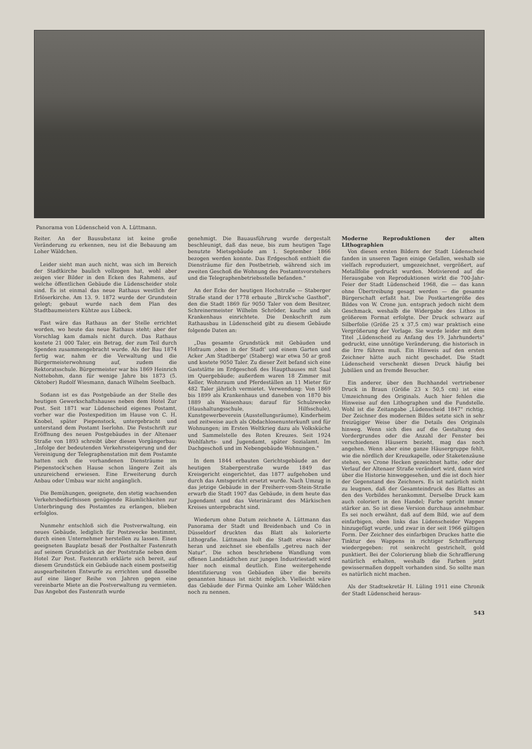Panorama von Lüdenscheid von A. Lüttmann.
Reiter. An der Bausubstanz ist keine große Veränderung zu erkennen, neu ist die Bebauung am Loher Wäldchen.
Leider sieht man auch nicht, was sich im Bereich der Stadtkirche baulich vollzogen hat, wohl aber zeigen vier Bilder in den Ecken des Rahmens, auf welche öffentlichen Gebäude die Lüdenscheider stolz sind. Es ist einmal das neue Rathaus westlich der Erlöserkirche. Am 13. 9. 1872 wurde der Grundstein gelegt; gebaut wurde nach dem Plan des Stadtbaumeisters Kühtze aus Lübeck.
Fast wäre das Rathaus an der Stelle errichtet worden, wo heute das neue Rathaus steht; aber der Vorschlag kam damals nicht durch. Das Rathaus kostete 21 000 Taler, ein Betrag, der zum Teil durch Spenden zusammengebracht wurde. Als der Bau 1874 fertig war, nahm er die Verwaltung und die Bürgermeisterwohnung auf, zudem die Rektoratsschule. Bürgermeister war bis 1869 Heinrich Nottebohm, dann für wenige Jahre bis 1873 (5. Oktober) Rudolf Wiesmann, danach Wilhelm Seelbach.
Sodann ist es das Postgebäude an der Stelle des heutigen Gewerkschaftshauses neben dem Hotel Zur Post. Seit 1871 war Lüdenscheid eigenes Postamt, vorher war die Postexpedition im Hause von C. H. Knobel, später Piepenstock, untergebracht und unterstand dem Postamt Iserlohn. Die Festschrift zur Eröffnung des neuen Postgebäudes in der Altenaer Straße von 1893 schreibt über diesen Vorgängerbau: „Infolge der bedeutenden Verkehrssteigerung und der Vereinigung der Telegraphenstation mit dem Postamte hatten sich die vorhandenen Diensträume im Piepenstock'schen Hause schon längere Zeit als unzureichend erwiesen. Eine Erweiterung durch Anbau oder Umbau war nicht angänglich.
Die Bemühungen, geeignete, den stetig wachsenden Verkehrsbedürfnissen genügende Räumlichkeiten zur Unterbringung des Postamtes zu erlangen, blieben erfolglos.
Nunmehr entschloß sich die Postverwaltung, ein neues Gebäude, lediglich für Postzwecke bestimmt, durch einen Unternehmer herstellen zu lassen. Einen geeigneten Bauplatz besaß der Posthalter Fastenrath auf seinem Grundstück an der Poststraße neben dem Hotel Zur Post. Fastenrath erklärte sich bereit, auf diesem Grundstück ein Gebäude nach einem postseitig ausgearbeiteten Entwurfe zu errichten und dasselbe auf eine länger Reihe von Jahren gegen eine vereinbarte Miete an die Postverwaltung zu vermieten. Das Angebot des Fastenrath wurde
genehmigt. Die Bauausführung wurde dergestalt beschleunigt, daß das neue, bis zum heutigen Tage benutzte Mietsgebäude am 1. September 1866 bezogen werden konnte. Das Erdgeschoß enthielt die Diensträume für den Postbetrieb, während sich im zweiten Geschoß die Wohnung des Postamtsvorstehers und die Telegraphenbetriebsstelle befanden."
An der Ecke der heutigen Hochstraße — Staberger Straße stand der 1778 erbaute „Birck'sche Gasthof", den die Stadt 1869 für 9050 Taler von dem Besitzer, Schreinermeister Wilhelm Schröder, kaufte und als Krankenhaus einrichtete. Die Denkschrift zum Rathausbau in Lüdenscheid gibt zu diesem Gebäude folgende Daten an:
„Das gesamte Grundstück mit Gebäuden und Hofraum ‚oben in der Stadt' und einem Garten und Acker ‚Am Stadtberge' (Staberg) war etwa 50 ar groß und kostete 9050 Taler. Zu dieser Zeit befand sich eine Gaststätte im Erdgeschoß des Haupthauses mit Saal im Quergebäude; außerdem waren 18 Zimmer mit Keller, Wohnraum und Pferdeställen an 11 Mieter für 482 Taler jährlich vermietet. Verwendung: Von 1869 bis 1899 als Krankenhaus und daneben von 1870 bis 1889 als Waisenhaus; darauf für Schulzwecke (Haushaltungsschule, Hilfsschule), Kunstgewerbeverein (Ausstellungsräume), Kinderheim und zeitweise auch als Obdachlosenunterkunft und für Wohnungen; im Ersten Weltkrieg dazu als Volksküche und Sammelstelle des Roten Kreuzes. Seit 1924 Wohlfahrts- und Jugendamt, später Sozialamt. Im Dachgeschoß und im Nebengebäude Wohnungen."
In dem 1844 erbauten Gerichtsgebäude an der heutigen Stabergerstraße wurde 1849 das Kreisgericht eingerichtet, das 1877 aufgehoben und durch das Amtsgericht ersetzt wurde. Nach Umzug in das jetzige Gebäude in der Freiherr-vom-Stein-Straße erwarb die Stadt 1907 das Gebäude, in dem heute das Jugendamt und das Veterinäramt des Märkischen Kreises untergebracht sind.
Wiederum ohne Datum zeichnete A. Lüttmann das Panorama der Stadt und Breidenbach und Co in Düsseldorf druckten das Blatt als kolorierte Lithografie. Lüttmann holt die Stadt etwas näher heran und zeichnet sie ebenfalls „getreu nach der Natur". Die schon beschriebene Wandlung vom offenen Landstädtchen zur jungen Industriestadt wird hier noch einmal deutlich. Eine weitergehende Identifizierung von Gebäuden über die bereits genannten hinaus ist nicht möglich. Vielleicht wäre das Gebäude der Firma Quinke am Loher Wäldchen noch zu nennen.
Moderne Reproduktionen der alten Lithographien
Von diesen ersten Bildern der Stadt Lüdenscheid fanden in unseren Tagen einige Gefallen, weshalb sie vielfach reproduziert, umgezeichnet, vergrößert, auf Metallfolie gedruckt wurden. Motivierend auf die Herausgabe von Reproduktionen wirkt die 700-Jahr-Feier der Stadt Lüdenscheid 1968, die — das kann ohne Übertreibung gesagt werden — die gesamte Bürgerschaft erfaßt hat. Die Postkartengröße des Bildes von W. Crone jun. entsprach jedoch nicht dem Geschmack, weshalb die Widergabe des Lithos in größerem Format erfolgte. Der Druck schwarz auf Silberfolie (Größe 25 x 37,5 cm) war praktisch eine Vergrößerung der Vorlage. Sie wurde leider mit dem Titel „Lüdenscheid zu Anfang des 19. Jahrhunderts" gedruckt, eine unnötige Veränderung, die historisch in die Irre führen muß. Ein Hinweis auf den ersten Zeichner hätte auch nicht geschadet. Die Stadt Lüdenscheid verschenkt diesen Druck häufig bei Jubiläen und an fremde Besucher.
Ein anderer, über den Buchhandel vertriebener Druck in Braun (Größe 23 x 50,5 cm) ist eine Umzeichnung des Originals. Auch hier fehlen die Hinweise auf den Lithographen und die Fundstelle. Wohl ist die Zeitangabe „Lüdenscheid 1847" richtig. Der Zeichner des modernen Bildes setzte sich in sehr freizügiger Weise über die Details des Originals hinweg. Wenn sich dies auf die Gestaltung des Vordergrundes oder die Anzahl der Fenster bei verschiedenen Häusern bezieht, mag das noch angehen. Wenn aber eine ganze Häusergruppe fehlt, wie die nördlich der Kreuzkapelle, oder Staketenzäune stehen, wo Crone Hecken gezeichnet hatte, oder der Verlauf der Altenaer Straße verändert wird, dann wird über die Historie hinweggesehen, und die ist doch hier der Gegenstand des Zeichners. Es ist natürlich nicht zu leugnen, daß der Gesamteindruck des Blattes an den des Vorbildes herankommt. Derselbe Druck kam auch coloriert in den Handel; Farbe spricht immer stärker an. So ist diese Version durchaus annehmbar. Es sei noch erwähnt, daß auf dem Bild, wie auf dem einfarbigen, oben links das Lüdenscheider Wappen hinzugefügt wurde, und zwar in der seit 1966 gültigen Form. Der Zeichner des einfarbigen Druckes hatte die Tinktur des Wappens in richtiger Schraffierung wiedergegeben: rot senkrecht gestrichelt, gold punktiert. Bei der Colorierung blieb die Schraffierung natürlich erhalten, weshalb die Farben jetzt gewissermaßen doppelt vorhanden sind. So sollte man es natürlich nicht machen.
Als der Stadtsekretär H. Lüling 1911 eine Chronik der Stadt Lüdenscheid heraus-
543